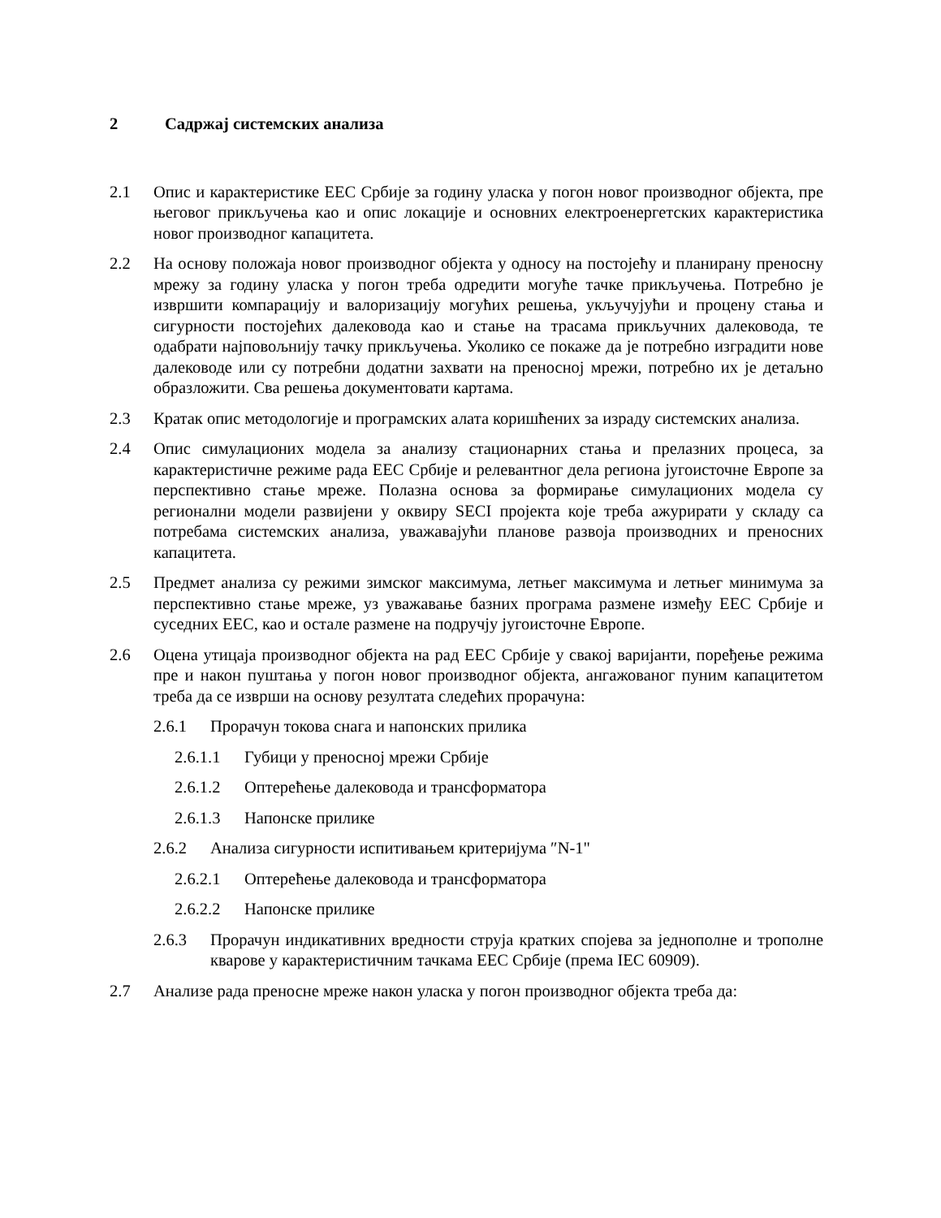2 Садржај системских анализа
2.1 Опис и карактеристике ЕЕС Србије за годину уласка у погон новог производног објекта, пре његовог прикључења као и опис локације и основних електроенергетских карактеристика новог производног капацитета.
2.2 На основу положаја новог производног објекта у односу на постојећу и планирану преносну мрежу за годину уласка у погон треба одредити могуће тачке прикључења. Потребно је извршити компарацију и валоризацију могућих решења, укључујући и процену стања и сигурности постојећих далековода као и стање на трасама прикључних далековода, те одабрати најповољнију тачку прикључења. Уколико се покаже да је потребно изградити нове далеководе или су потребни додатни захвати на преносној мрежи, потребно их је детаљно образложити. Сва решења документовати картама.
2.3 Кратак опис методологије и програмских алата коришћених за израду системских анализа.
2.4 Опис симулационих модела за анализу стационарних стања и прелазних процеса, за карактеристичне режиме рада ЕЕС Србије и релевантног дела региона југоисточне Европе за перспективно стање мреже. Полазна основа за формирање симулационих модела су регионални модели развијени у оквиру SECI пројекта које треба ажурирати у складу са потребама системских анализа, уважавајући планове развоја производних и преносних капацитета.
2.5 Предмет анализа су режими зимског максимума, летњег максимума и летњег минимума за перспективно стање мреже, уз уважавање базних програма размене између ЕЕС Србије и суседних ЕЕС, као и остале размене на подручју југоисточне Европе.
2.6 Оцена утицаја производног објекта на рад ЕЕС Србије у свакој варијанти, поређење режима пре и након пуштања у погон новог производног објекта, ангажованог пуним капацитетом треба да се изврши на основу резултата следећих прорачуна:
2.6.1 Прорачун токова снага и напонских прилика
2.6.1.1 Губици у преносној мрежи Србије
2.6.1.2 Оптерећење далековода и трансформатора
2.6.1.3 Напонске прилике
2.6.2 Анализа сигурности испитивањем критеријума ″N-1"
2.6.2.1 Оптерећење далековода и трансформатора
2.6.2.2 Напонске прилике
2.6.3 Прорачун индикативних вредности струја кратких спојева за једнополне и трополне кварове у карактеристичним тачкама ЕЕС Србије (према IEC 60909).
2.7 Анализе рада преносне мреже након уласка у погон производног објекта треба да: